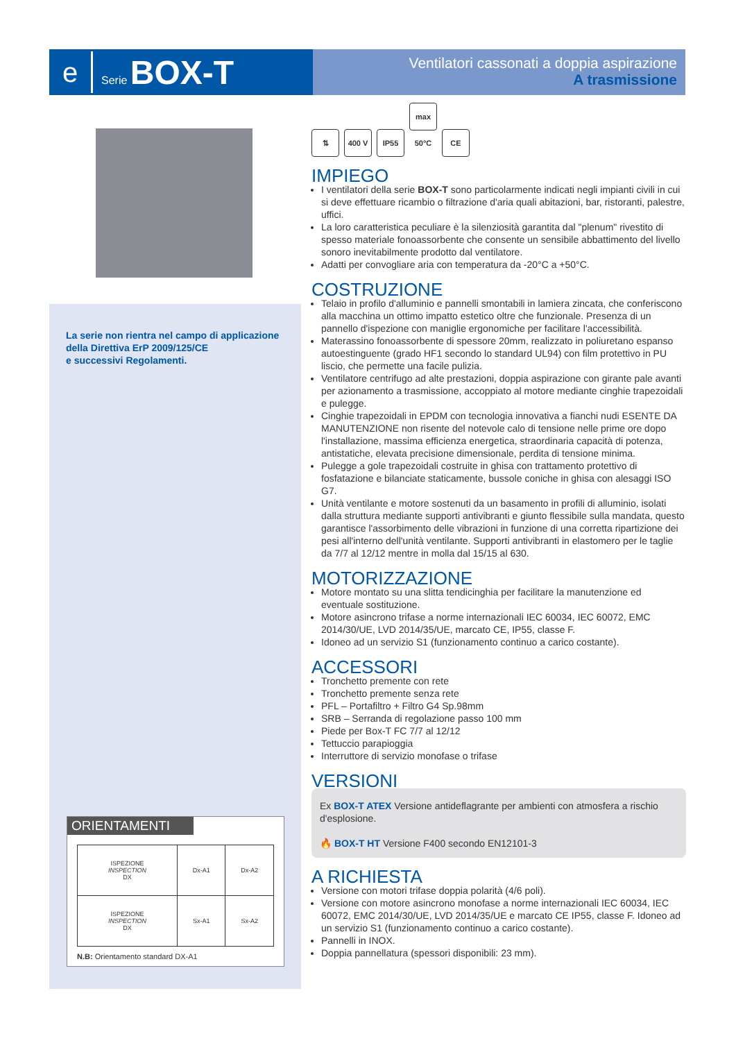e
Serie BOX-T
Ventilatori cassonati a doppia aspirazione
A trasmissione
La serie non rientra nel campo di applicazione della Direttiva ErP 2009/125/CE
e successivi Regolamenti.
ORIENTAMENTI
| ISPEZIONE INSPECTION DX | Dx-A1 | Dx-A2 |
| ISPEZIONE INSPECTION DX | Sx-A1 | Sx-A2 |
N.B: Orientamento standard DX-A1
⇅ 400 V IP55 max 50°C CE
IMPIEGO
I ventilatori della serie BOX-T sono particolarmente indicati negli impianti civili in cui si deve effettuare ricambio o filtrazione d'aria quali abitazioni, bar, ristoranti, palestre, uffici.
La loro caratteristica peculiare è la silenziosità garantita dal "plenum" rivestito di spesso materiale fonoassorbente che consente un sensibile abbattimento del livello sonoro inevitabilmente prodotto dal ventilatore.
Adatti per convogliare aria con temperatura da -20°C a +50°C.
COSTRUZIONE
Telaio in profilo d'alluminio e pannelli smontabili in lamiera zincata, che conferiscono alla macchina un ottimo impatto estetico oltre che funzionale. Presenza di un pannello d'ispezione con maniglie ergonomiche per facilitare l'accessibilità.
Materassino fonoassorbente di spessore 20mm, realizzato in poliuretano espanso autoestinguente (grado HF1 secondo lo standard UL94) con film protettivo in PU liscio, che permette una facile pulizia.
Ventilatore centrifugo ad alte prestazioni, doppia aspirazione con girante pale avanti per azionamento a trasmissione, accoppiato al motore mediante cinghie trapezoidali e pulegge.
Cinghie trapezoidali in EPDM con tecnologia innovativa a fianchi nudi ESENTE DA MANUTENZIONE non risente del notevole calo di tensione nelle prime ore dopo l'installazione, massima efficienza energetica, straordinaria capacità di potenza, antistatiche, elevata precisione dimensionale, perdita di tensione minima.
Pulegge a gole trapezoidali costruite in ghisa con trattamento protettivo di fosfatazione e bilanciate staticamente, bussole coniche in ghisa con alesaggi ISO G7.
Unità ventilante e motore sostenuti da un basamento in profili di alluminio, isolati dalla struttura mediante supporti antivibranti e giunto flessibile sulla mandata, questo garantisce l'assorbimento delle vibrazioni in funzione di una corretta ripartizione dei pesi all'interno dell'unità ventilante. Supporti antivibranti in elastomero per le taglie da 7/7 al 12/12 mentre in molla dal 15/15 al 630.
MOTORIZZAZIONE
Motore montato su una slitta tendicinghia per facilitare la manutenzione ed eventuale sostituzione.
Motore asincrono trifase a norme internazionali IEC 60034, IEC 60072, EMC 2014/30/UE, LVD 2014/35/UE, marcato CE, IP55, classe F.
Idoneo ad un servizio S1 (funzionamento continuo a carico costante).
ACCESSORI
Tronchetto premente con rete
Tronchetto premente senza rete
PFL – Portafiltro + Filtro G4 Sp.98mm
SRB – Serranda di regolazione passo 100 mm
Piede per Box-T FC 7/7 al 12/12
Tettuccio parapioggia
Interruttore di servizio monofase o trifase
VERSIONI
Ex BOX-T ATEX Versione antideflagrante per ambienti con atmosfera a rischio d'esplosione.
🔥 BOX-T HT Versione F400 secondo EN12101-3
A RICHIESTA
Versione con motori trifase doppia polarità (4/6 poli).
Versione con motore asincrono monofase a norme internazionali IEC 60034, IEC 60072, EMC 2014/30/UE, LVD 2014/35/UE e marcato CE IP55, classe F. Idoneo ad un servizio S1 (funzionamento continuo a carico costante).
Pannelli in INOX.
Doppia pannellatura (spessori disponibili: 23 mm).